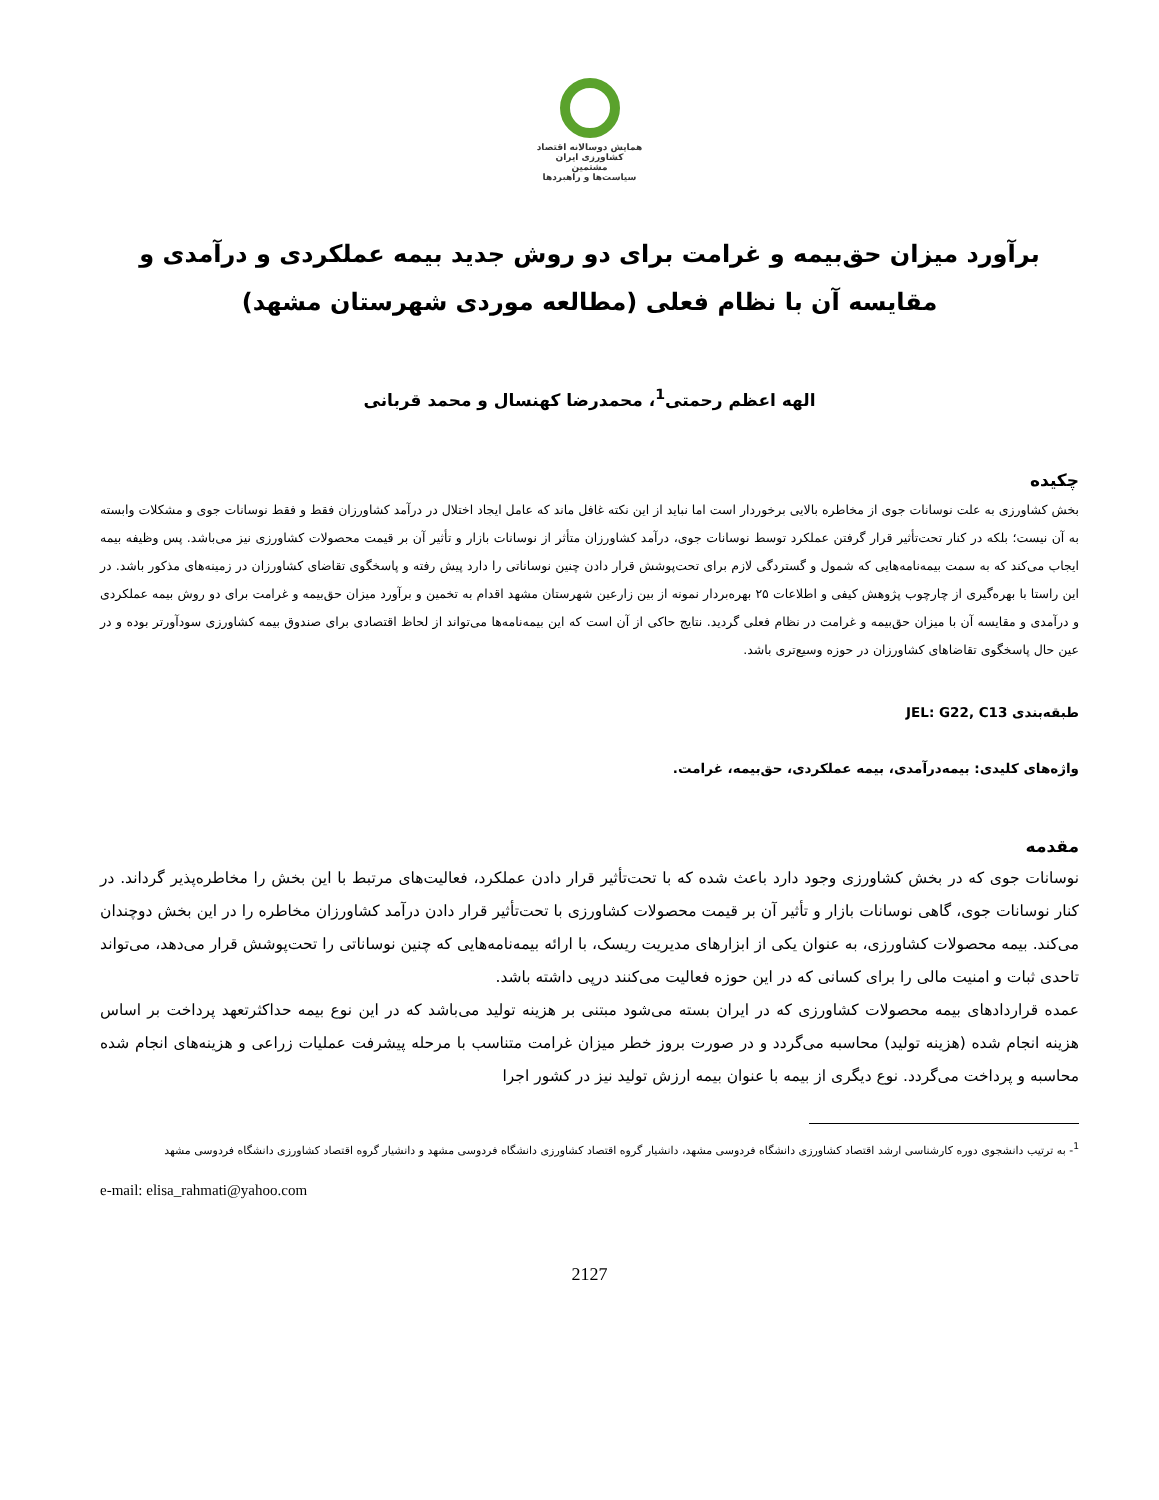همایش دوسالانه اقتصاد کشاورزی ایران
مشتمین
سیاست‌ها و راهبردها
برآورد میزان حق‌بیمه و غرامت برای دو روش جدید بیمه عملکردی و درآمدی و مقایسه آن با نظام فعلی (مطالعه موردی شهرستان مشهد)
الهه اعظم رحمتی<sup>1</sup>، محمدرضا کهنسال و محمد قربانی
چکیده
بخش کشاورزی به علت نوسانات جوی از مخاطره بالایی برخوردار است اما نباید از این نکته غافل ماند که عامل ایجاد اختلال در درآمد کشاورزان فقط و فقط نوسانات جوی و مشکلات وابسته به آن نیست؛ بلکه در کنار تحت‌تأثیر قرار گرفتن عملکرد توسط نوسانات جوی، درآمد کشاورزان متأثر از نوسانات بازار و تأثیر آن بر قیمت محصولات کشاورزی نیز می‌باشد. پس وظیفه بیمه ایجاب می‌کند که به سمت بیمه‌نامه‌هایی که شمول و گستردگی لازم برای تحت‌پوشش قرار دادن چنین نوساناتی را دارد پیش رفته و پاسخگوی تقاضای کشاورزان در زمینه‌های مذکور باشد. در این راستا با بهره‌گیری از چارچوب پژوهش کیفی و اطلاعات ۲۵ بهره‌بردار نمونه از بین زارعین شهرستان مشهد اقدام به تخمین و برآورد میزان حق‌بیمه و غرامت برای دو روش بیمه عملکردی و درآمدی و مقایسه آن با میزان حق‌بیمه و غرامت در نظام فعلی گردید. نتایج حاکی از آن است که این بیمه‌نامه‌ها می‌تواند از لحاظ اقتصادی برای صندوق بیمه کشاورزی سودآورتر بوده و در عین حال پاسخگوی تقاضاهای کشاورزان در حوزه وسیع‌تری باشد.
طبقه‌بندی JEL: G22, C13
واژه‌های کلیدی: بیمه‌درآمدی، بیمه عملکردی، حق‌بیمه، غرامت.
مقدمه
نوسانات جوی که در بخش کشاورزی وجود دارد باعث شده که با تحت‌تأثیر قرار دادن عملکرد، فعالیت‌های مرتبط با این بخش را مخاطره‌پذیر گرداند. در کنار نوسانات جوی، گاهی نوسانات بازار و تأثیر آن بر قیمت محصولات کشاورزی با تحت‌تأثیر قرار دادن درآمد کشاورزان مخاطره را در این بخش دوچندان می‌کند. بیمه محصولات کشاورزی، به عنوان یکی از ابزارهای مدیریت ریسک، با ارائه بیمه‌نامه‌هایی که چنین نوساناتی را تحت‌پوشش قرار می‌دهد، می‌تواند تاحدی ثبات و امنیت مالی را برای کسانی که در این حوزه فعالیت می‌کنند درپی داشته باشد.
عمده قراردادهای بیمه محصولات کشاورزی که در ایران بسته می‌شود مبتنی بر هزینه تولید می‌باشد که در این نوع بیمه حداکثرتعهد پرداخت بر اساس هزینه انجام شده (هزینه تولید) محاسبه می‌گردد و در صورت بروز خطر میزان غرامت متناسب با مرحله پیشرفت عملیات زراعی و هزینه‌های انجام شده محاسبه و پرداخت می‌گردد. نوع دیگری از بیمه با عنوان بیمه ارزش تولید نیز در کشور اجرا
<sup>1</sup>- به ترتیب دانشجوی دوره کارشناسی ارشد اقتصاد کشاورزی دانشگاه فردوسی مشهد، دانشیار گروه اقتصاد کشاورزی دانشگاه فردوسی مشهد و دانشیار گروه اقتصاد کشاورزی دانشگاه فردوسی مشهد
e-mail: elisa_rahmati@yahoo.com
2127